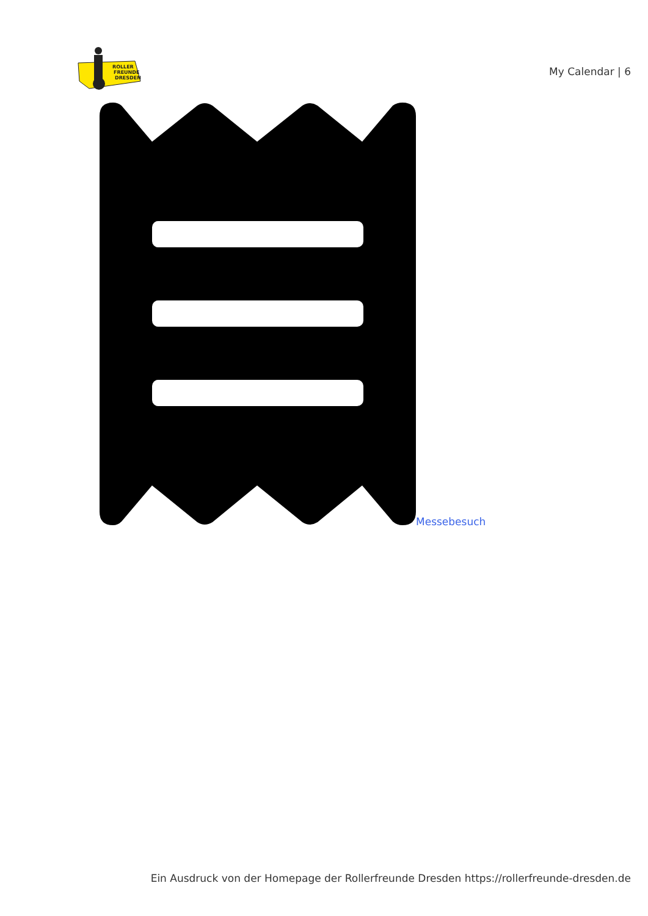ROLLER
FREUNDE
DRESDEN
My Calendar | 6
Messebesuch
Ein Ausdruck von der Homepage der Rollerfreunde Dresden https://rollerfreunde-dresden.de